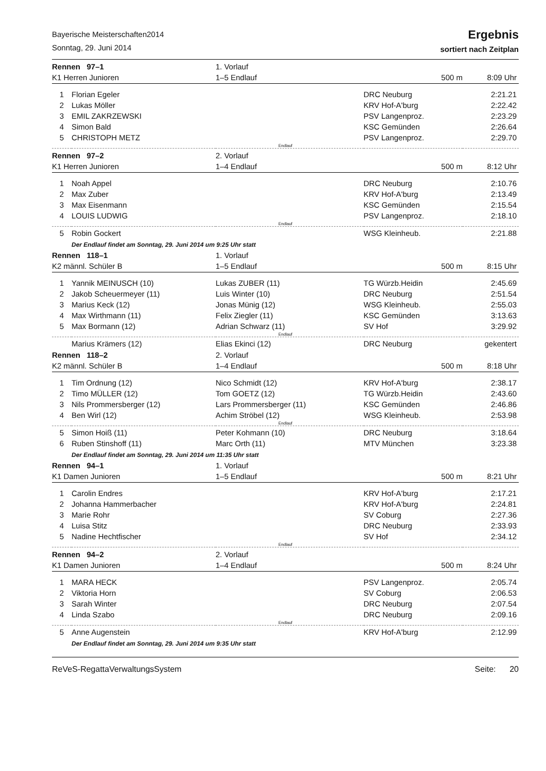Bayerische Meisterschaften2014
Sonntag, 29. Juni 2014
Ergebnis
sortiert nach Zeitplan
| Rennen 97–1 | | | 1. Vorlauf | | |
| K1 Herren Junioren | | | 1–5 Endlauf | 500 m | 8:09 Uhr |
| 1 | Florian Egeler | | | DRC Neuburg | 2:21.21 |
| 2 | Lukas Möller | | | KRV Hof-A'burg | 2:22.42 |
| 3 | EMIL ZAKRZEWSKI | | | PSV Langenproz. | 2:23.29 |
| 4 | Simon Bald | | | KSC Gemünden | 2:26.64 |
| 5 | CHRISTOPH METZ | | | PSV Langenproz. | 2:29.70 |
| Endlauf | | | | | |
| Rennen 97–2 | | | 2. Vorlauf | | |
| K1 Herren Junioren | | | 1–4 Endlauf | 500 m | 8:12 Uhr |
| 1 | Noah Appel | | | DRC Neuburg | 2:10.76 |
| 2 | Max Zuber | | | KRV Hof-A'burg | 2:13.49 |
| 3 | Max Eisenmann | | | KSC Gemünden | 2:15.54 |
| 4 | LOUIS LUDWIG | | | PSV Langenproz. | 2:18.10 |
| Endlauf | | | | | |
| 5 | Robin Gockert | | | WSG Kleinheub. | 2:21.88 |
| | Der Endlauf findet am Sonntag, 29. Juni 2014 um 9:25 Uhr statt | | | | |
| Rennen 118–1 | | | 1. Vorlauf | | |
| K2 männl. Schüler B | | | 1–5 Endlauf | 500 m | 8:15 Uhr |
| 1 | Yannik MEINUSCH (10) | Lukas ZUBER (11) | | TG Würzb.Heidin | 2:45.69 |
| 2 | Jakob Scheuermeyer (11) | Luis Winter (10) | | DRC Neuburg | 2:51.54 |
| 3 | Marius Keck (12) | Jonas Münig (12) | | WSG Kleinheub. | 2:55.03 |
| 4 | Max Wirthmann (11) | Felix Ziegler (11) | | KSC Gemünden | 3:13.63 |
| 5 | Max Bormann (12) | Adrian Schwarz (11) | | SV Hof | 3:29.92 |
| Endlauf | | | | | |
| | Marius Krämers (12) | Elias Ekinci (12) | | DRC Neuburg | gekentert |
| Rennen 118–2 | | | 2. Vorlauf | | |
| K2 männl. Schüler B | | | 1–4 Endlauf | 500 m | 8:18 Uhr |
| 1 | Tim Ordnung (12) | Nico Schmidt (12) | | KRV Hof-A'burg | 2:38.17 |
| 2 | Timo MÜLLER (12) | Tom GOETZ (12) | | TG Würzb.Heidin | 2:43.60 |
| 3 | Nils Prommersberger (12) | Lars Prommersberger (11) | | KSC Gemünden | 2:46.86 |
| 4 | Ben Wirl (12) | Achim Ströbel (12) | | WSG Kleinheub. | 2:53.98 |
| Endlauf | | | | | |
| 5 | Simon Hoiß (11) | Peter Kohmann (10) | | DRC Neuburg | 3:18.64 |
| 6 | Ruben Stinshoff (11) | Marc Orth (11) | | MTV München | 3:23.38 |
| | Der Endlauf findet am Sonntag, 29. Juni 2014 um 11:35 Uhr statt | | | | |
| Rennen 94–1 | | | 1. Vorlauf | | |
| K1 Damen Junioren | | | 1–5 Endlauf | 500 m | 8:21 Uhr |
| 1 | Carolin Endres | | | KRV Hof-A'burg | 2:17.21 |
| 2 | Johanna Hammerbacher | | | KRV Hof-A'burg | 2:24.81 |
| 3 | Marie Rohr | | | SV Coburg | 2:27.36 |
| 4 | Luisa Stitz | | | DRC Neuburg | 2:33.93 |
| 5 | Nadine Hechtfischer | | | SV Hof | 2:34.12 |
| Endlauf | | | | | |
| Rennen 94–2 | | | 2. Vorlauf | | |
| K1 Damen Junioren | | | 1–4 Endlauf | 500 m | 8:24 Uhr |
| 1 | MARA HECK | | | PSV Langenproz. | 2:05.74 |
| 2 | Viktoria Horn | | | SV Coburg | 2:06.53 |
| 3 | Sarah Winter | | | DRC Neuburg | 2:07.54 |
| 4 | Linda Szabo | | | DRC Neuburg | 2:09.16 |
| Endlauf | | | | | |
| 5 | Anne Augenstein | | | KRV Hof-A'burg | 2:12.99 |
| | Der Endlauf findet am Sonntag, 29. Juni 2014 um 9:35 Uhr statt | | | | |
ReVeS-RegattaVerwaltungsSystem Seite: 20